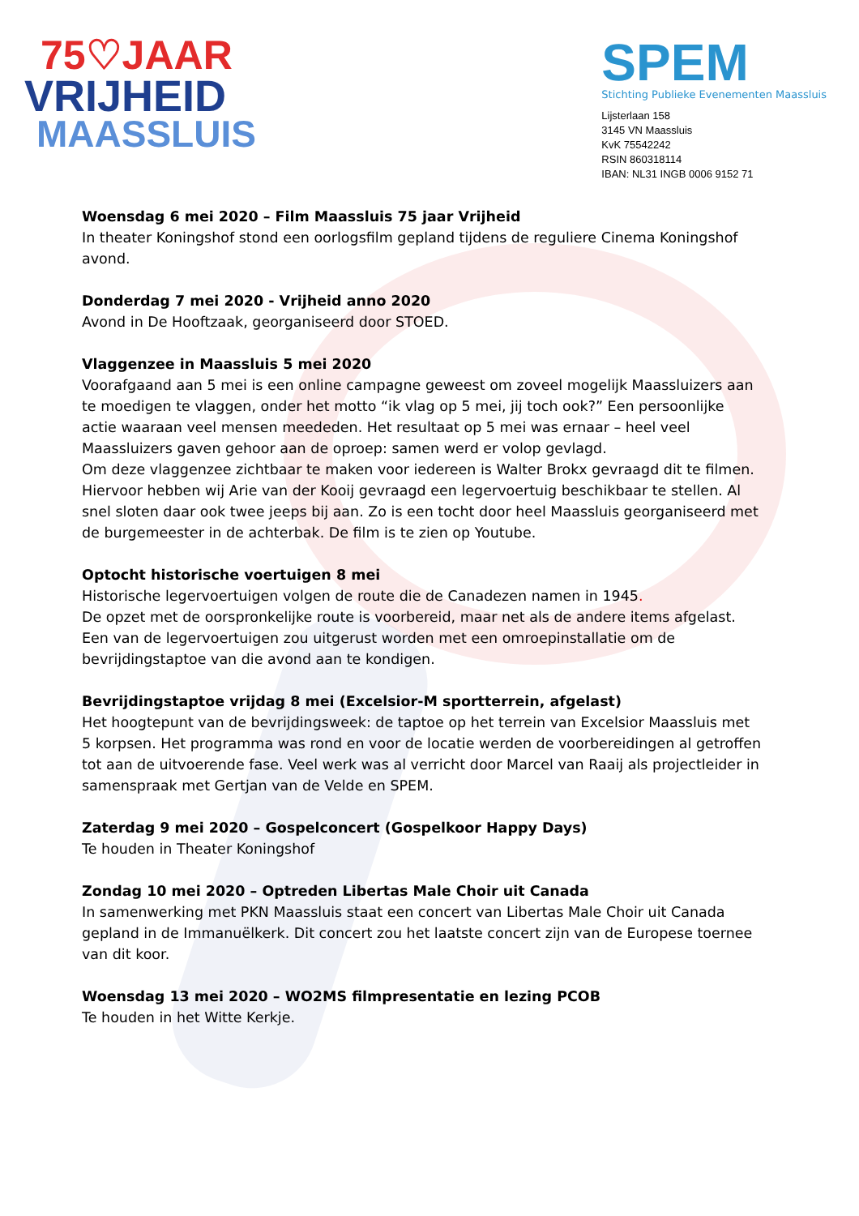75♡JAAR
VRIJHEID
MAASSLUIS
SPEM
Stichting Publieke Evenementen Maassluis
Lijsterlaan 158
3145 VN Maassluis
KvK 75542242
RSIN 860318114
IBAN: NL31 INGB 0006 9152 71
Woensdag 6 mei 2020 – Film Maassluis 75 jaar Vrijheid
In theater Koningshof stond een oorlogsfilm gepland tijdens de reguliere Cinema Koningshof avond.
Donderdag 7 mei 2020 - Vrijheid anno 2020
Avond in De Hooftzaak, georganiseerd door STOED.
Vlaggenzee in Maassluis 5 mei 2020
Voorafgaand aan 5 mei is een online campagne geweest om zoveel mogelijk Maassluizers aan te moedigen te vlaggen, onder het motto “ik vlag op 5 mei, jij toch ook?” Een persoonlijke actie waaraan veel mensen meededen. Het resultaat op 5 mei was ernaar – heel veel Maassluizers gaven gehoor aan de oproep: samen werd er volop gevlagd.
Om deze vlaggenzee zichtbaar te maken voor iedereen is Walter Brokx gevraagd dit te filmen. Hiervoor hebben wij Arie van der Kooij gevraagd een legervoertuig beschikbaar te stellen. Al snel sloten daar ook twee jeeps bij aan. Zo is een tocht door heel Maassluis georganiseerd met de burgemeester in de achterbak. De film is te zien op Youtube.
Optocht historische voertuigen 8 mei
Historische legervoertuigen volgen de route die de Canadezen namen in 1945.
De opzet met de oorspronkelijke route is voorbereid, maar net als de andere items afgelast. Een van de legervoertuigen zou uitgerust worden met een omroepinstallatie om de bevrijdingstaptoe van die avond aan te kondigen.
Bevrijdingstaptoe vrijdag 8 mei (Excelsior-M sportterrein, afgelast)
Het hoogtepunt van de bevrijdingsweek: de taptoe op het terrein van Excelsior Maassluis met 5 korpsen. Het programma was rond en voor de locatie werden de voorbereidingen al getroffen tot aan de uitvoerende fase. Veel werk was al verricht door Marcel van Raaij als projectleider in samenspraak met Gertjan van de Velde en SPEM.
Zaterdag 9 mei 2020 – Gospelconcert (Gospelkoor Happy Days)
Te houden in Theater Koningshof
Zondag 10 mei 2020 – Optreden Libertas Male Choir uit Canada
In samenwerking met PKN Maassluis staat een concert van Libertas Male Choir uit Canada gepland in de Immanuëlkerk. Dit concert zou het laatste concert zijn van de Europese toernee van dit koor.
Woensdag 13 mei 2020 – WO2MS filmpresentatie en lezing PCOB
Te houden in het Witte Kerkje.